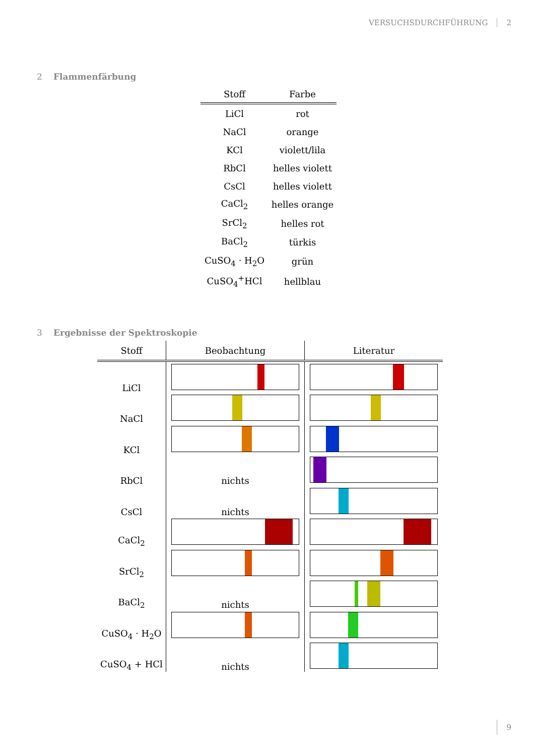VERSUCHSDURCHFÜHRUNG 2
2 Flammenfärbung
| Stoff | Farbe |
| --- | --- |
| LiCl | rot |
| NaCl | orange |
| KCl | violett/lila |
| RbCl | helles violett |
| CsCl | helles violett |
| CaCl<sub>2</sub> | helles orange |
| SrCl<sub>2</sub> | helles rot |
| BaCl<sub>2</sub> | türkis |
| CuSO<sub>4</sub> · H<sub>2</sub>O | grün |
| CuSO<sub>4</sub><sup>+</sup>HCl | hellblau |
3 Ergebnisse der Spektroskopie
| Stoff | Beobachtung | Literatur |
| --- | --- | --- |
| LiCl | | |
| NaCl | | |
| KCl | | |
| RbCl | nichts | |
| CsCl | nichts | |
| CaCl<sub>2</sub> | | |
| SrCl<sub>2</sub> | | |
| BaCl<sub>2</sub> | nichts | |
| CuSO<sub>4</sub> · H<sub>2</sub>O | | |
| CuSO<sub>4</sub> + HCl | nichts | |
9